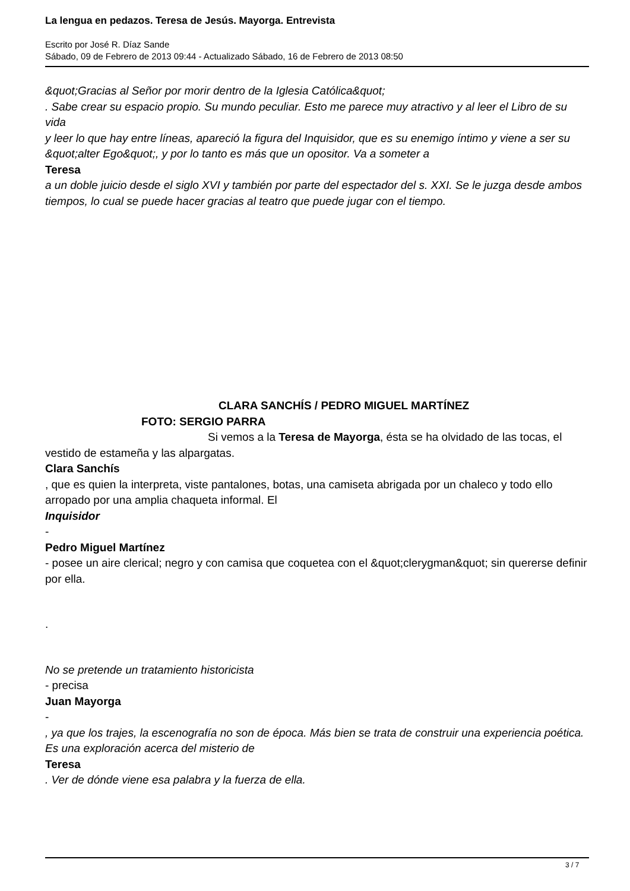La lengua en pedazos. Teresa de Jesús. Mayorga. Entrevista
Escrito por José R. Díaz Sande
Sábado, 09 de Febrero de 2013 09:44 - Actualizado Sábado, 16 de Febrero de 2013 08:50
&quot;Gracias al Señor por morir dentro de la Iglesia Católica&quot;
. Sabe crear su espacio propio. Su mundo peculiar. Esto me parece muy atractivo y al leer el Libro de su vida
y leer lo que hay entre líneas, apareció la figura del Inquisidor, que es su enemigo íntimo y viene a ser su &quot;alter Ego&quot;, y por lo tanto es más que un opositor. Va a someter a
Teresa
a un doble juicio desde el siglo XVI y también por parte del espectador del s. XXI. Se le juzga desde ambos tiempos, lo cual se puede hacer gracias al teatro que puede jugar con el tiempo.
CLARA SANCHÍS / PEDRO MIGUEL MARTÍNEZ
FOTO: SERGIO PARRA
Si vemos a la Teresa de Mayorga, ésta se ha olvidado de las tocas, el vestido de estameña y las alpargatas.
Clara Sanchís
, que es quien la interpreta, viste pantalones, botas, una camiseta abrigada por un chaleco y todo ello arropado por una amplia chaqueta informal. El
Inquisidor
-
Pedro Miguel Martínez
- posee un aire clerical; negro y con camisa que coquetea con el &quot;clerygman&quot; sin quererse definir por ella.
.
No se pretende un tratamiento historicista
- precisa
Juan Mayorga
-
, ya que los trajes, la escenografía no son de época. Más bien se trata de construir una experiencia poética. Es una exploración acerca del misterio de
Teresa
. Ver de dónde viene esa palabra y la fuerza de ella.
3 / 7